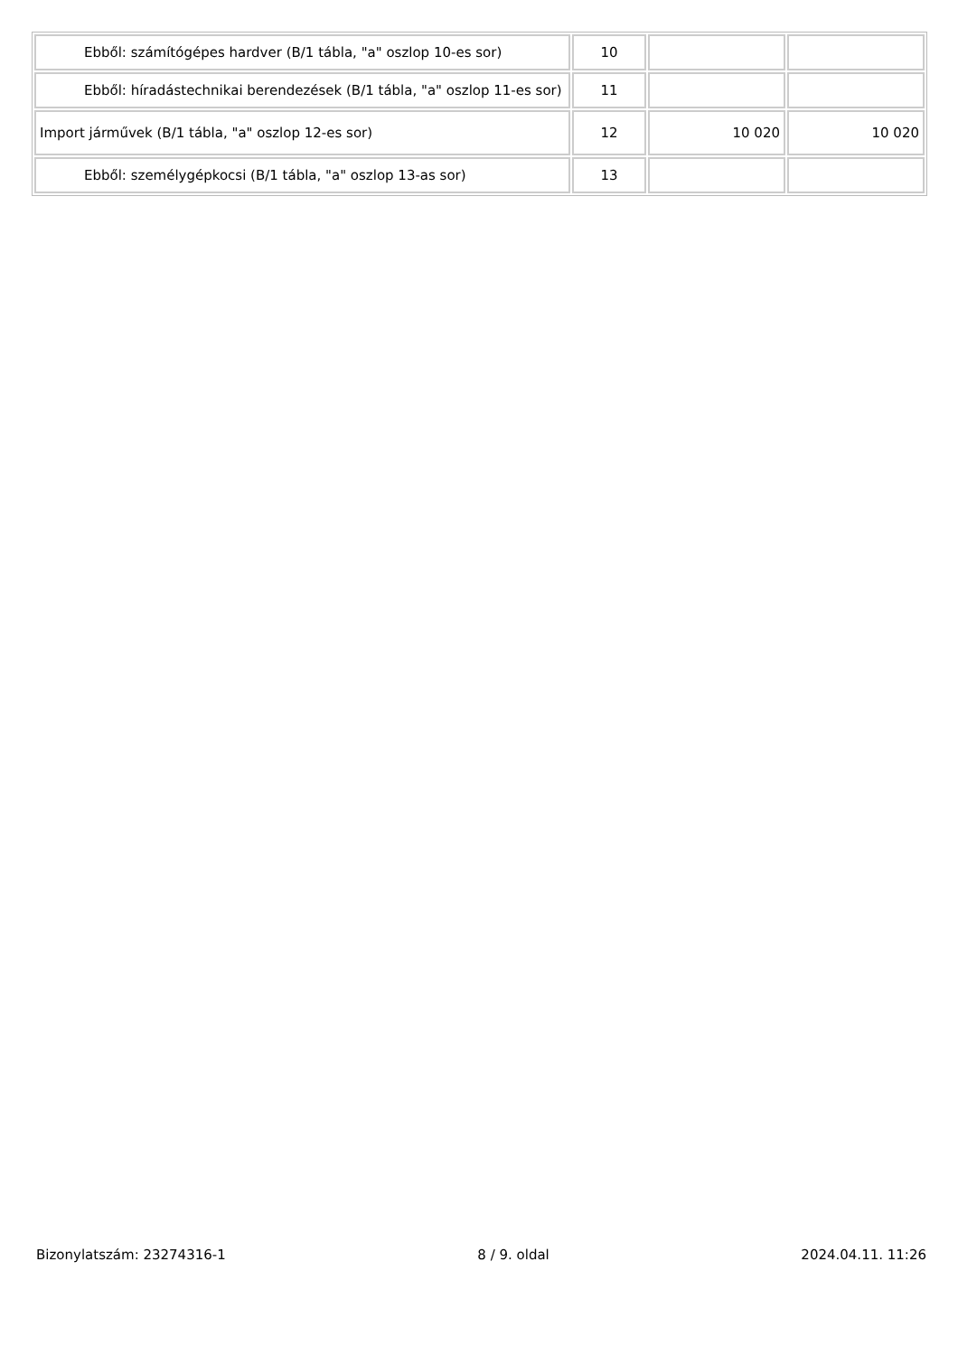| Ebből: számítógépes hardver (B/1 tábla, "a" oszlop 10-es sor) | 10 | | |
| Ebből: híradástechnikai berendezések (B/1 tábla, "a" oszlop 11-es sor) | 11 | | |
| Import járművek (B/1 tábla, "a" oszlop 12-es sor) | 12 | 10 020 | 10 020 |
| Ebből: személygépkocsi (B/1 tábla, "a" oszlop 13-as sor) | 13 | | |
Bizonylatszám: 23274316-1 8 / 9. oldal 2024.04.11. 11:26